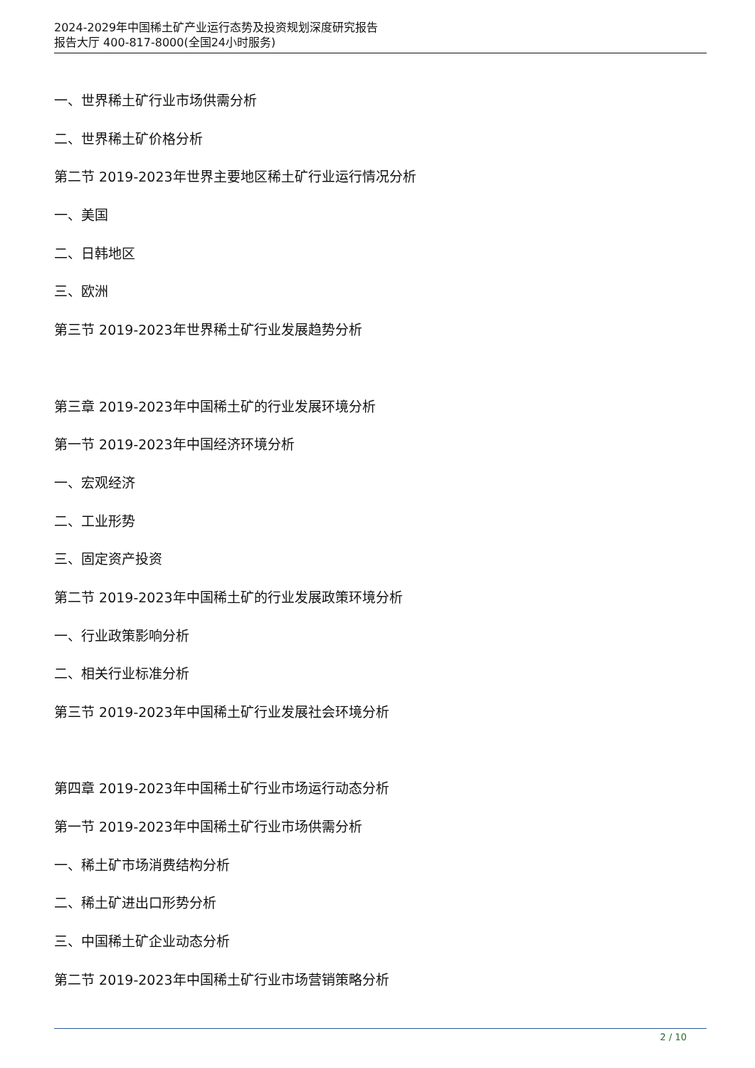2024-2029年中国稀土矿产业运行态势及投资规划深度研究报告
报告大厅 400-817-8000(全国24小时服务)
一、世界稀土矿行业市场供需分析
二、世界稀土矿价格分析
第二节 2019-2023年世界主要地区稀土矿行业运行情况分析
一、美国
二、日韩地区
三、欧洲
第三节 2019-2023年世界稀土矿行业发展趋势分析
第三章 2019-2023年中国稀土矿的行业发展环境分析
第一节 2019-2023年中国经济环境分析
一、宏观经济
二、工业形势
三、固定资产投资
第二节 2019-2023年中国稀土矿的行业发展政策环境分析
一、行业政策影响分析
二、相关行业标准分析
第三节 2019-2023年中国稀土矿行业发展社会环境分析
第四章 2019-2023年中国稀土矿行业市场运行动态分析
第一节 2019-2023年中国稀土矿行业市场供需分析
一、稀土矿市场消费结构分析
二、稀土矿进出口形势分析
三、中国稀土矿企业动态分析
第二节 2019-2023年中国稀土矿行业市场营销策略分析
2 / 10